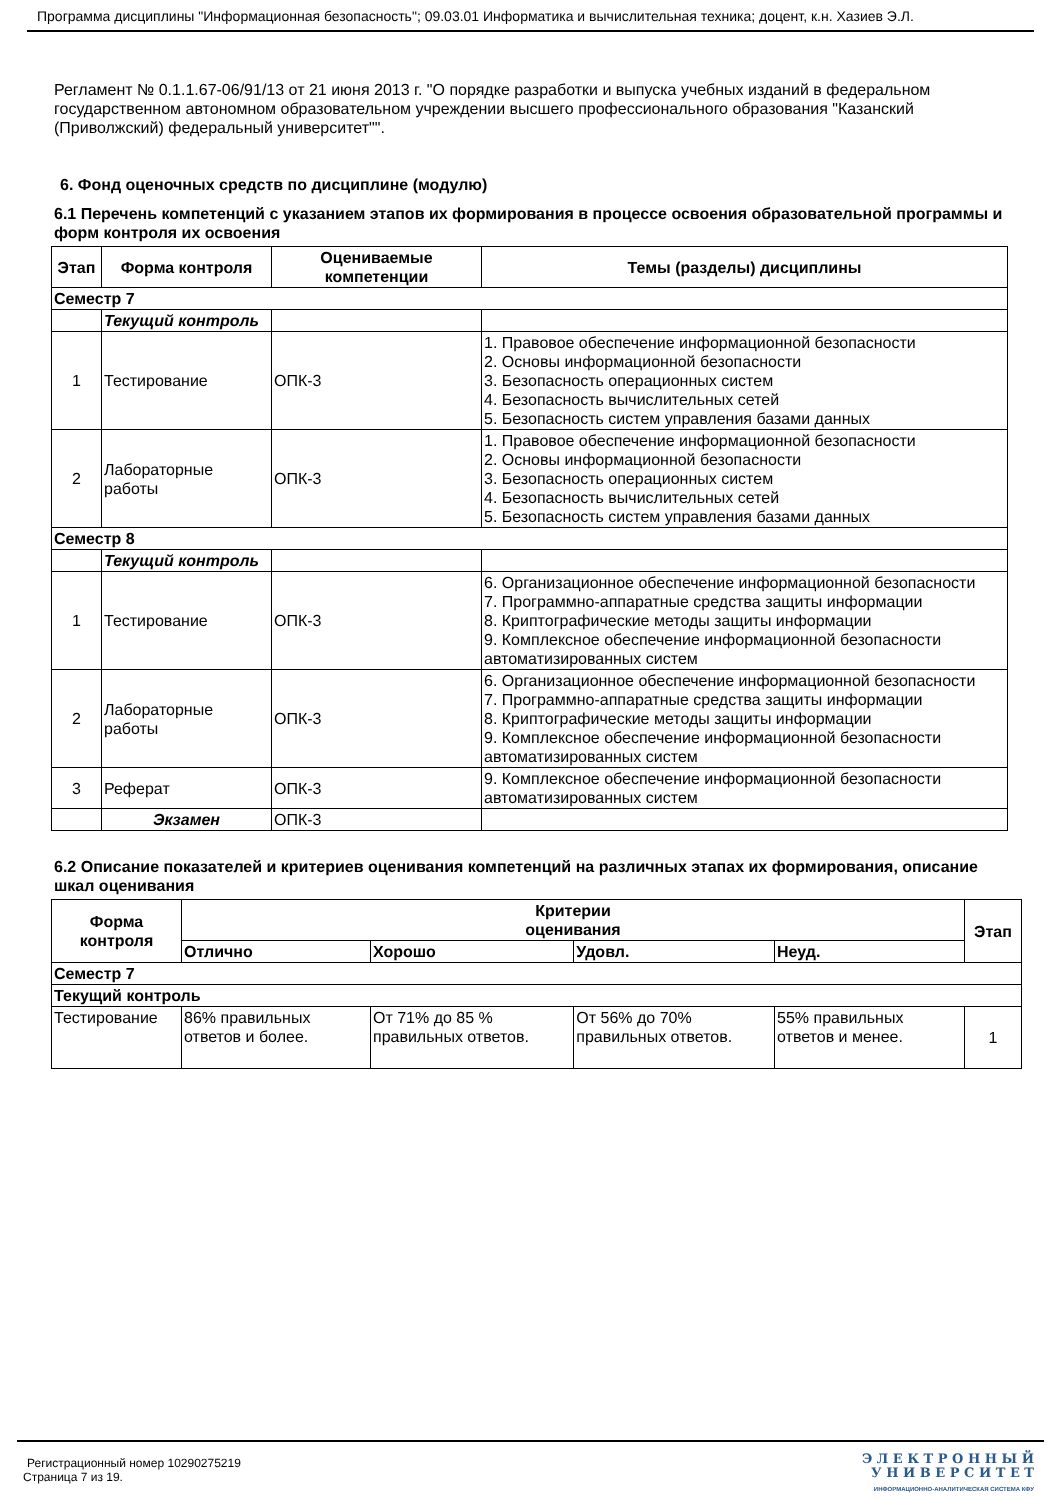Программа дисциплины "Информационная безопасность"; 09.03.01 Информатика и вычислительная техника; доцент, к.н. Хазиев Э.Л.
Регламент № 0.1.1.67-06/91/13 от 21 июня 2013 г. "О порядке разработки и выпуска учебных изданий в федеральном государственном автономном образовательном учреждении высшего профессионального образования "Казанский (Приволжский) федеральный университет"".
6. Фонд оценочных средств по дисциплине (модулю)
6.1 Перечень компетенций с указанием этапов их формирования в процессе освоения образовательной программы и форм контроля их освоения
| Этап | Форма контроля | Оцениваемые компетенции | Темы (разделы) дисциплины |
| --- | --- | --- | --- |
| Семестр 7 | | | |
| | Текущий контроль | | |
| 1 | Тестирование | ОПК-3 | 1. Правовое обеспечение информационной безопасности 2. Основы информационной безопасности 3. Безопасность операционных систем 4. Безопасность вычислительных сетей 5. Безопасность систем управления базами данных |
| 2 | Лабораторные работы | ОПК-3 | 1. Правовое обеспечение информационной безопасности 2. Основы информационной безопасности 3. Безопасность операционных систем 4. Безопасность вычислительных сетей 5. Безопасность систем управления базами данных |
| Семестр 8 | | | |
| | Текущий контроль | | |
| 1 | Тестирование | ОПК-3 | 6. Организационное обеспечение информационной безопасности 7. Программно-аппаратные средства защиты информации 8. Криптографические методы защиты информации 9. Комплексное обеспечение информационной безопасности автоматизированных систем |
| 2 | Лабораторные работы | ОПК-3 | 6. Организационное обеспечение информационной безопасности 7. Программно-аппаратные средства защиты информации 8. Криптографические методы защиты информации 9. Комплексное обеспечение информационной безопасности автоматизированных систем |
| 3 | Реферат | ОПК-3 | 9. Комплексное обеспечение информационной безопасности автоматизированных систем |
| | Экзамен | ОПК-3 | |
6.2 Описание показателей и критериев оценивания компетенций на различных этапах их формирования, описание шкал оценивания
| Форма контроля | Критерии оценивания | | | | Этап |
| --- | --- | --- | --- | --- | --- |
| | Отлично | Хорошо | Удовл. | Неуд. | |
| Семестр 7 | | | | | |
| Текущий контроль | | | | | |
| Тестирование | 86% правильных ответов и более. | От 71% до 85 % правильных ответов. | От 56% до 70% правильных ответов. | 55% правильных ответов и менее. | 1 |
Регистрационный номер 10290275219
Страница 7 из 19.
Э Л Е К Т Р О Н Н Ы Й
У Н И В Е Р С И Т Е Т
ИНФОРМАЦИОННО-АНАЛИТИЧЕСКАЯ СИСТЕМА КФУ